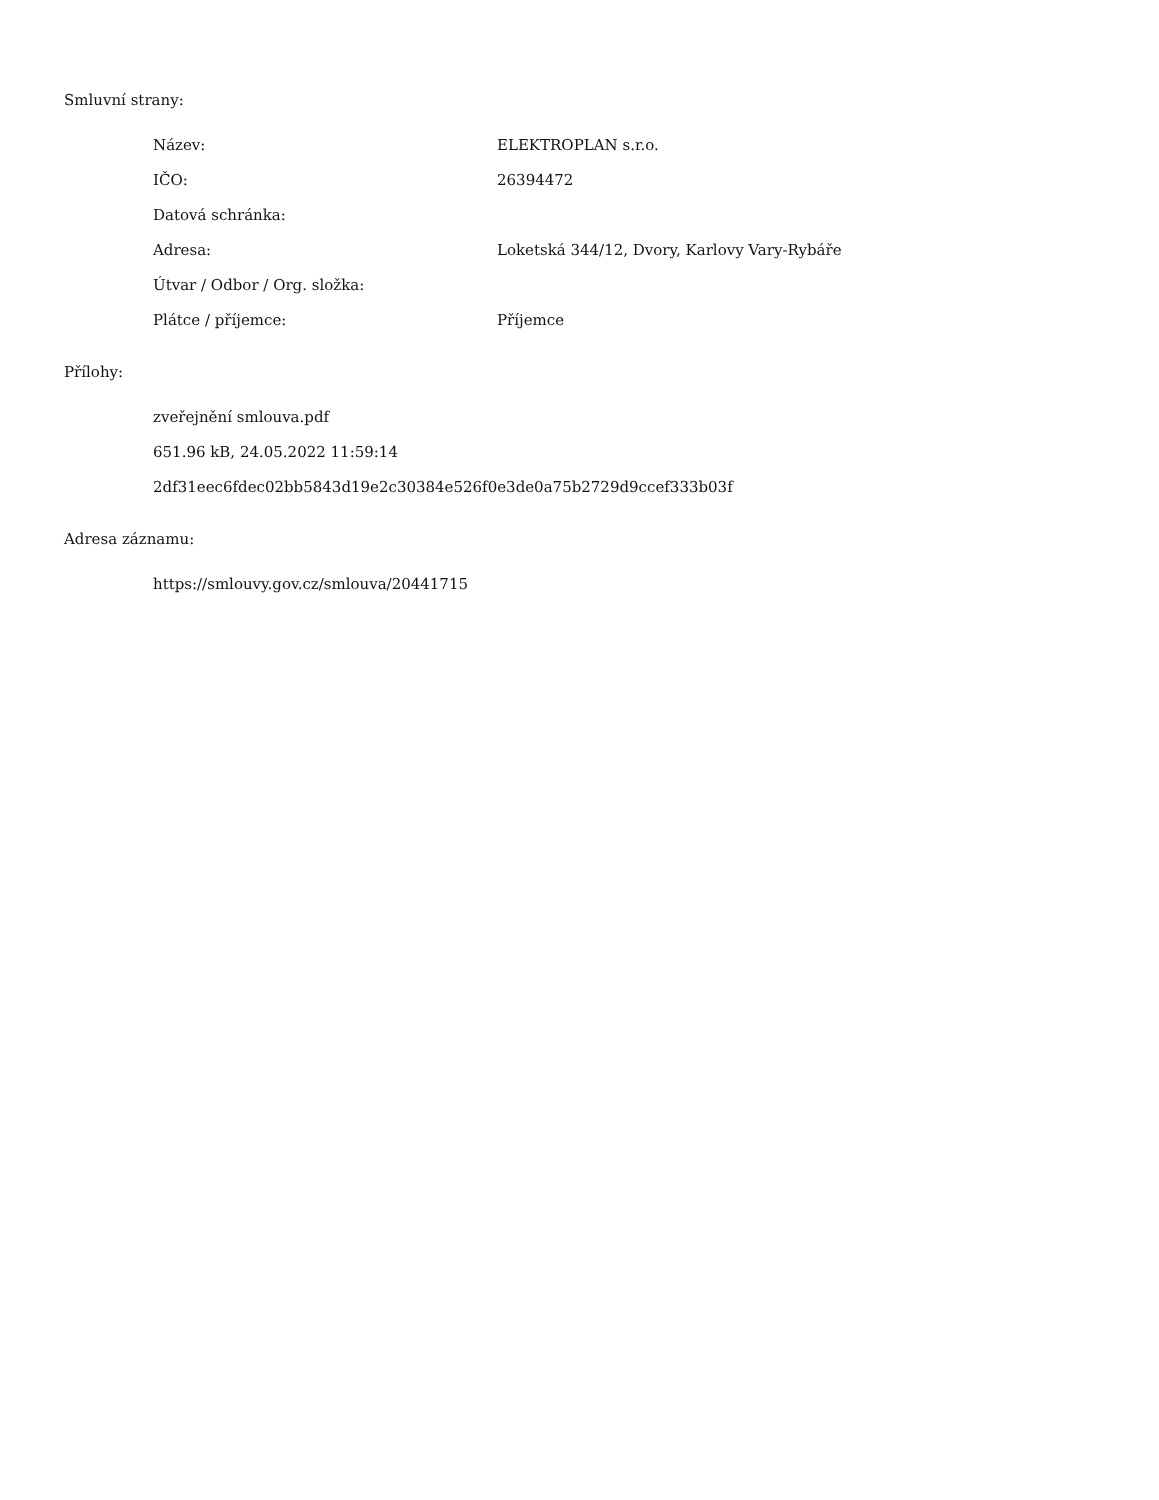Smluvní strany:
| Název: | ELEKTROPLAN s.r.o. |
| IČO: | 26394472 |
| Datová schránka: | |
| Adresa: | Loketská 344/12, Dvory, Karlovy Vary-Rybáře |
| Útvar / Odbor / Org. složka: | |
| Plátce / příjemce: | Příjemce |
Přílohy:
zveřejnění smlouva.pdf
651.96 kB, 24.05.2022 11:59:14
2df31eec6fdec02bb5843d19e2c30384e526f0e3de0a75b2729d9ccef333b03f
Adresa záznamu:
https://smlouvy.gov.cz/smlouva/20441715